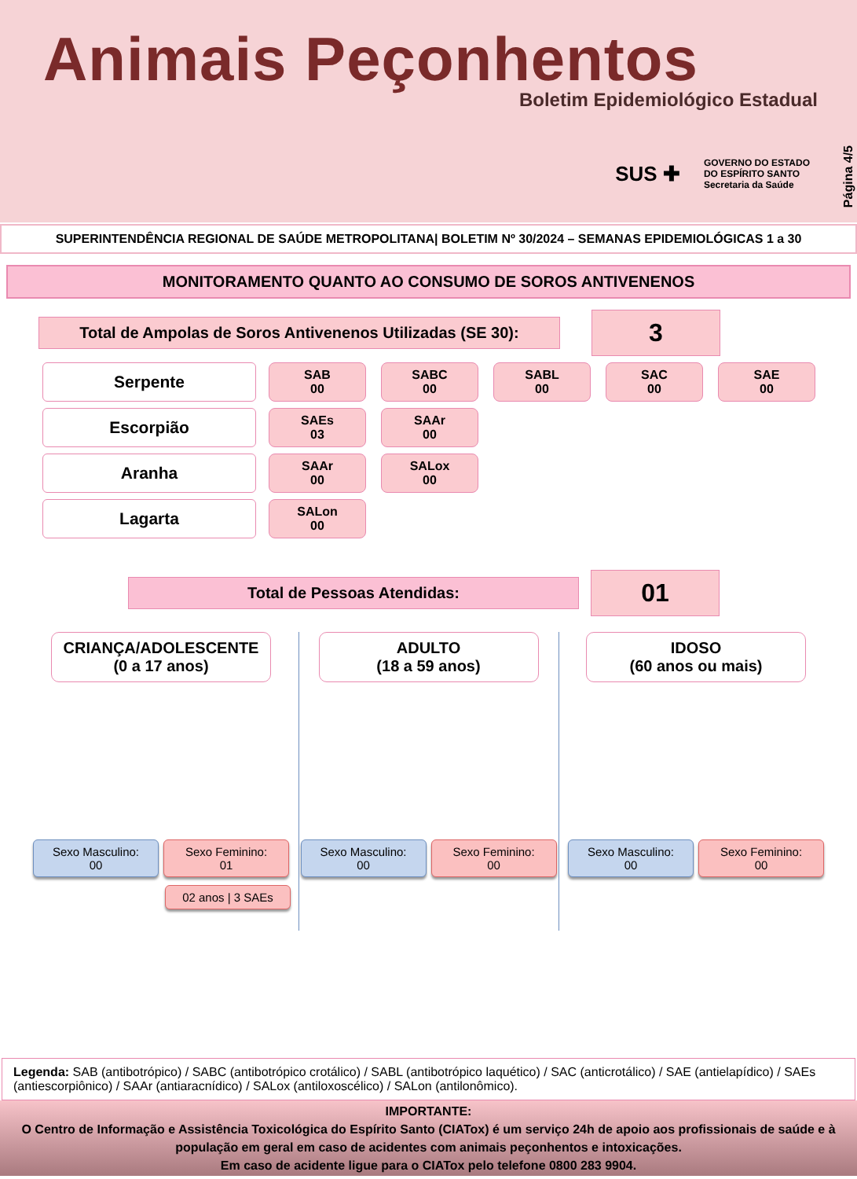Animais Peçonhentos
Boletim Epidemiológico Estadual
SUS ✚ GOVERNO DO ESTADO
DO ESPÍRITO SANTO
Secretaria da Saúde
Página 4/5
SUPERINTENDÊNCIA REGIONAL DE SAÚDE METROPOLITANA| BOLETIM Nº 30/2024 – SEMANAS EPIDEMIOLÓGICAS 1 a 30
MONITORAMENTO QUANTO AO CONSUMO DE SOROS ANTIVENENOS
Total de Ampolas de Soros Antivenenos Utilizadas (SE 30):
3
Serpente
SAB
00
SABC
00
SABL
00
SAC
00
SAE
00
Escorpião
SAEs
03
SAAr
00
Aranha
SAAr
00
SALox
00
Lagarta
SALon
00
Total de Pessoas Atendidas:
01
CRIANÇA/ADOLESCENTE
(0 a 17 anos)
Sexo Masculino:
00
Sexo Feminino:
01
02 anos | 3 SAEs
ADULTO
(18 a 59 anos)
Sexo Masculino:
00
Sexo Feminino:
00
IDOSO
(60 anos ou mais)
Sexo Masculino:
00
Sexo Feminino:
00
Legenda: SAB (antibotrópico) / SABC (antibotrópico crotálico) / SABL (antibotrópico laquético) / SAC (anticrotálico) / SAE (antielapídico) / SAEs (antiescorpiônico) / SAAr (antiaracnídico) / SALox (antiloxoscélico) / SALon (antilonômico).
IMPORTANTE:
O Centro de Informação e Assistência Toxicológica do Espírito Santo (CIATox) é um serviço 24h de apoio aos profissionais de saúde e à população em geral em caso de acidentes com animais peçonhentos e intoxicações.
Em caso de acidente ligue para o CIATox pelo telefone 0800 283 9904.